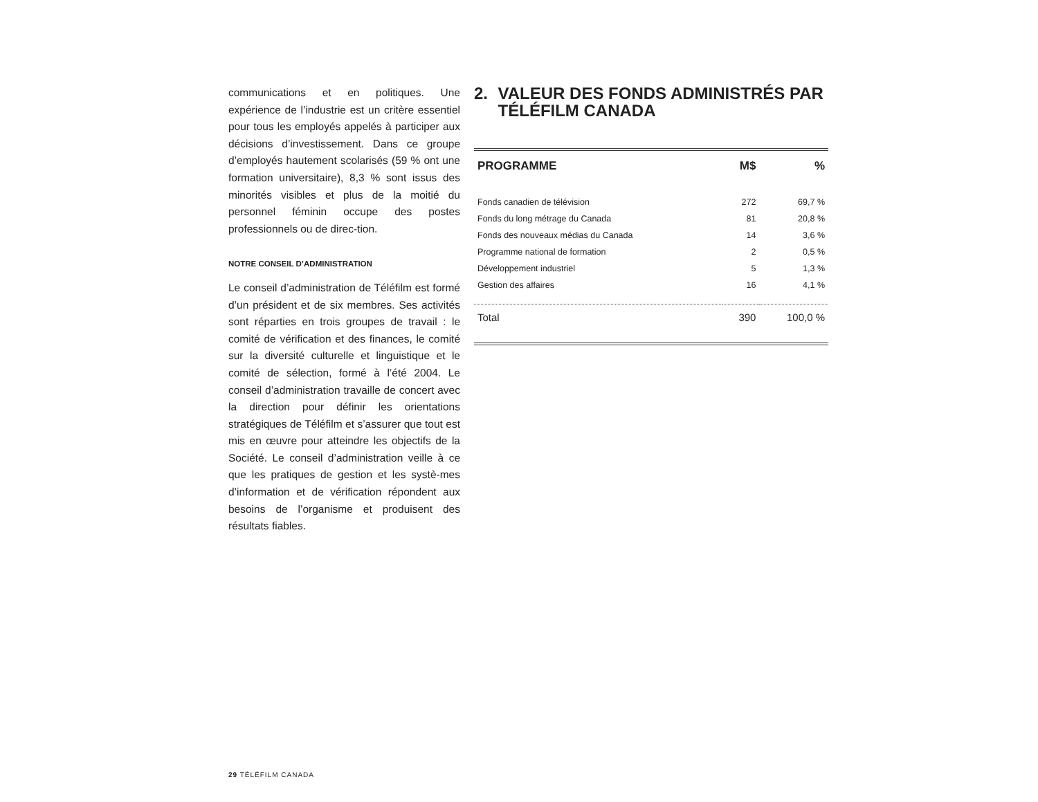communications et en politiques. Une expérience de l’industrie est un critère essentiel pour tous les employés appelés à participer aux décisions d’investissement. Dans ce groupe d’employés hautement scolarisés (59 % ont une formation universitaire), 8,3 % sont issus des minorités visibles et plus de la moitié du personnel féminin occupe des postes professionnels ou de direc-tion.
NOTRE CONSEIL D’ADMINISTRATION
Le conseil d’administration de Téléfilm est formé d’un président et de six membres. Ses activités sont réparties en trois groupes de travail : le comité de vérification et des finances, le comité sur la diversité culturelle et linguistique et le comité de sélection, formé à l’été 2004. Le conseil d’administration travaille de concert avec la direction pour définir les orientations stratégiques de Téléfilm et s’assurer que tout est mis en œuvre pour atteindre les objectifs de la Société. Le conseil d’administration veille à ce que les pratiques de gestion et les systè-mes d’information et de vérification répondent aux besoins de l’organisme et produisent des résultats fiables.
2. VALEUR DES FONDS ADMINISTRÉS PAR TÉLÉFILM CANADA
| PROGRAMME | M$ | % |
| --- | --- | --- |
| Fonds canadien de télévision | 272 | 69,7 % |
| Fonds du long métrage du Canada | 81 | 20,8 % |
| Fonds des nouveaux médias du Canada | 14 | 3,6 % |
| Programme national de formation | 2 | 0,5 % |
| Développement industriel | 5 | 1,3 % |
| Gestion des affaires | 16 | 4,1 % |
| Total | 390 | 100,0 % |
29 TÉLÉFILM CANADA